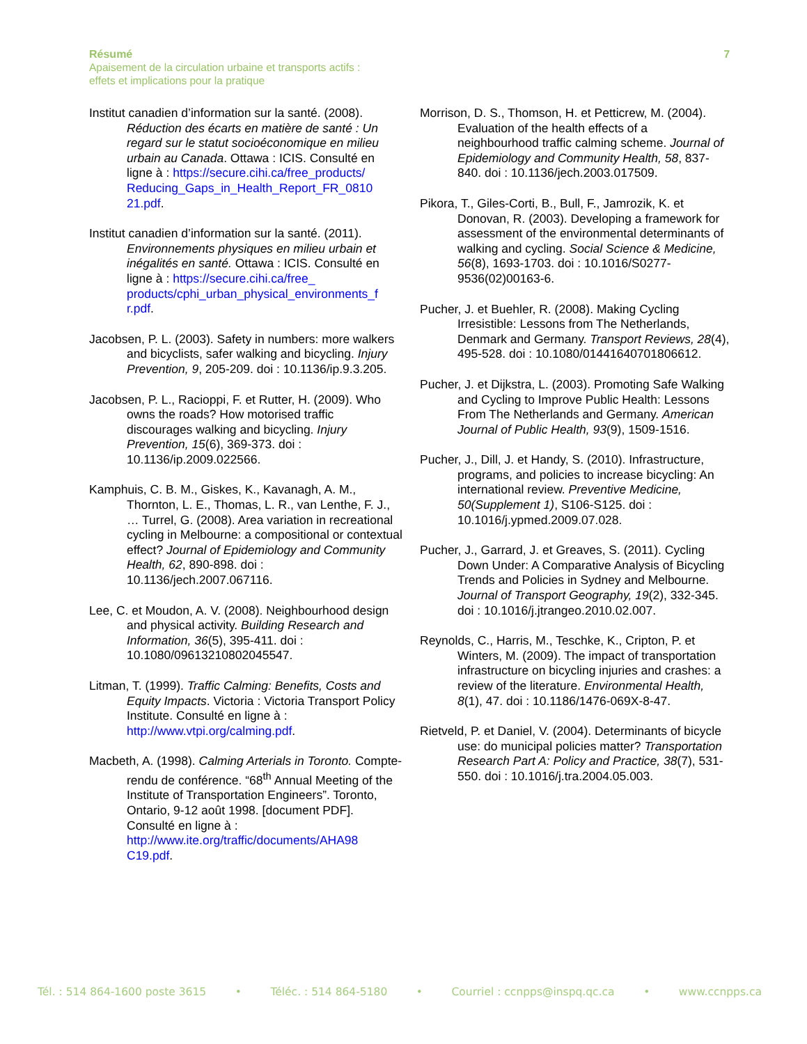Résumé 7
Apaisement de la circulation urbaine et transports actifs :
effets et implications pour la pratique
Institut canadien d’information sur la santé. (2008). Réduction des écarts en matière de santé : Un regard sur le statut socioéconomique en milieu urbain au Canada. Ottawa : ICIS. Consulté en ligne à : https://secure.cihi.ca/free_products/ Reducing_Gaps_in_Health_Report_FR_0810 21.pdf.
Institut canadien d’information sur la santé. (2011). Environnements physiques en milieu urbain et inégalités en santé. Ottawa : ICIS. Consulté en ligne à : https://secure.cihi.ca/free_ products/cphi_urban_physical_environments_f r.pdf.
Jacobsen, P. L. (2003). Safety in numbers: more walkers and bicyclists, safer walking and bicycling. Injury Prevention, 9, 205-209. doi : 10.1136/ip.9.3.205.
Jacobsen, P. L., Racioppi, F. et Rutter, H. (2009). Who owns the roads? How motorised traffic discourages walking and bicycling. Injury Prevention, 15(6), 369-373. doi : 10.1136/ip.2009.022566.
Kamphuis, C. B. M., Giskes, K., Kavanagh, A. M., Thornton, L. E., Thomas, L. R., van Lenthe, F. J., … Turrel, G. (2008). Area variation in recreational cycling in Melbourne: a compositional or contextual effect? Journal of Epidemiology and Community Health, 62, 890-898. doi : 10.1136/jech.2007.067116.
Lee, C. et Moudon, A. V. (2008). Neighbourhood design and physical activity. Building Research and Information, 36(5), 395-411. doi : 10.1080/09613210802045547.
Litman, T. (1999). Traffic Calming: Benefits, Costs and Equity Impacts. Victoria : Victoria Transport Policy Institute. Consulté en ligne à : http://www.vtpi.org/calming.pdf.
Macbeth, A. (1998). Calming Arterials in Toronto. Compte-rendu de conférence. “68<sup>th</sup> Annual Meeting of the Institute of Transportation Engineers”. Toronto, Ontario, 9-12 août 1998. [document PDF]. Consulté en ligne à : http://www.ite.org/traffic/documents/AHA98 C19.pdf.
Morrison, D. S., Thomson, H. et Petticrew, M. (2004). Evaluation of the health effects of a neighbourhood traffic calming scheme. Journal of Epidemiology and Community Health, 58, 837-840. doi : 10.1136/jech.2003.017509.
Pikora, T., Giles-Corti, B., Bull, F., Jamrozik, K. et Donovan, R. (2003). Developing a framework for assessment of the environmental determinants of walking and cycling. Social Science & Medicine, 56(8), 1693-1703. doi : 10.1016/S0277-9536(02)00163-6.
Pucher, J. et Buehler, R. (2008). Making Cycling Irresistible: Lessons from The Netherlands, Denmark and Germany. Transport Reviews, 28(4), 495-528. doi : 10.1080/01441640701806612.
Pucher, J. et Dijkstra, L. (2003). Promoting Safe Walking and Cycling to Improve Public Health: Lessons From The Netherlands and Germany. American Journal of Public Health, 93(9), 1509-1516.
Pucher, J., Dill, J. et Handy, S. (2010). Infrastructure, programs, and policies to increase bicycling: An international review. Preventive Medicine, 50(Supplement 1), S106-S125. doi : 10.1016/j.ypmed.2009.07.028.
Pucher, J., Garrard, J. et Greaves, S. (2011). Cycling Down Under: A Comparative Analysis of Bicycling Trends and Policies in Sydney and Melbourne. Journal of Transport Geography, 19(2), 332-345. doi : 10.1016/j.jtrangeo.2010.02.007.
Reynolds, C., Harris, M., Teschke, K., Cripton, P. et Winters, M. (2009). The impact of transportation infrastructure on bicycling injuries and crashes: a review of the literature. Environmental Health, 8(1), 47. doi : 10.1186/1476-069X-8-47.
Rietveld, P. et Daniel, V. (2004). Determinants of bicycle use: do municipal policies matter? Transportation Research Part A: Policy and Practice, 38(7), 531-550. doi : 10.1016/j.tra.2004.05.003.
Tél. : 514 864-1600 poste 3615 • Téléc. : 514 864-5180 • Courriel : ccnpps@inspq.qc.ca • www.ccnpps.ca